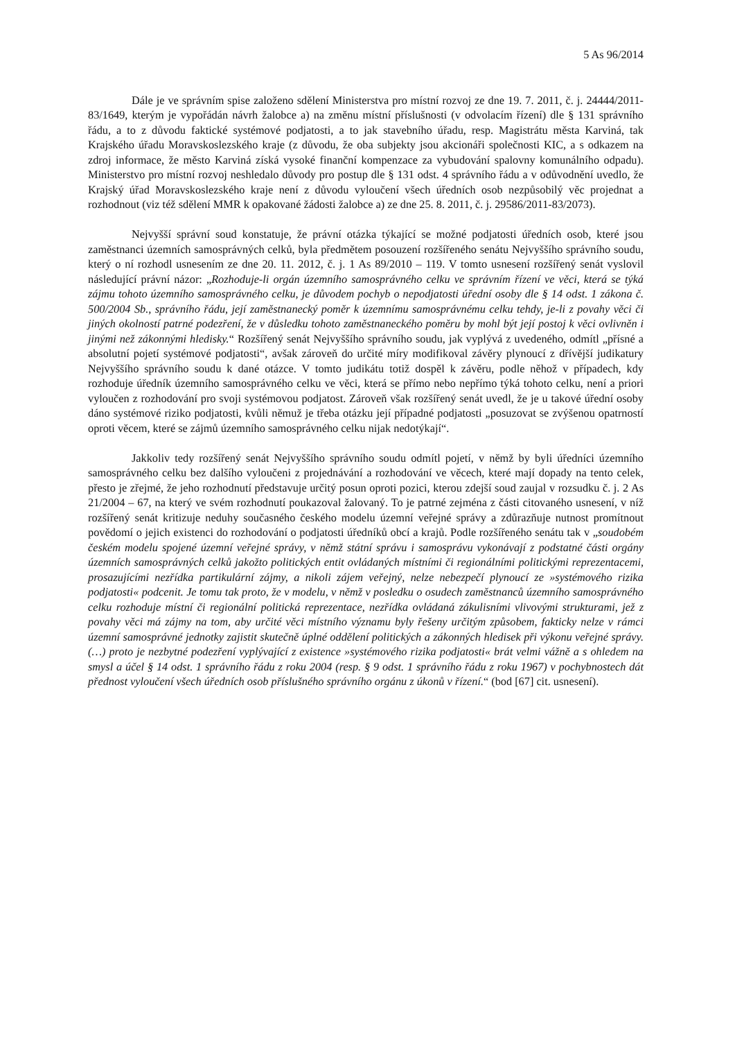5 As 96/2014
Dále je ve správním spise založeno sdělení Ministerstva pro místní rozvoj ze dne 19. 7. 2011, č. j. 24444/2011-83/1649, kterým je vypořádán návrh žalobce a) na změnu místní příslušnosti (v odvolacím řízení) dle § 131 správního řádu, a to z důvodu faktické systémové podjatosti, a to jak stavebního úřadu, resp. Magistrátu města Karviná, tak Krajského úřadu Moravskoslezského kraje (z důvodu, že oba subjekty jsou akcionáři společnosti KIC, a s odkazem na zdroj informace, že město Karviná získá vysoké finanční kompenzace za vybudování spalovny komunálního odpadu). Ministerstvo pro místní rozvoj neshledalo důvody pro postup dle § 131 odst. 4 správního řádu a v odůvodnění uvedlo, že Krajský úřad Moravskoslezského kraje není z důvodu vyloučení všech úředních osob nezpůsobilý věc projednat a rozhodnout (viz též sdělení MMR k opakované žádosti žalobce a) ze dne 25. 8. 2011, č. j. 29586/2011-83/2073).
Nejvyšší správní soud konstatuje, že právní otázka týkající se možné podjatosti úředních osob, které jsou zaměstnanci územních samosprávných celků, byla předmětem posouzení rozšířeného senátu Nejvyššího správního soudu, který o ní rozhodl usnesením ze dne 20. 11. 2012, č. j. 1 As 89/2010 – 119. V tomto usnesení rozšířený senát vyslovil následující právní názor: „Rozhoduje-li orgán územního samosprávného celku ve správním řízení ve věci, která se týká zájmu tohoto územního samosprávného celku, je důvodem pochyb o nepodjatosti úřední osoby dle § 14 odst. 1 zákona č. 500/2004 Sb., správního řádu, její zaměstnanecký poměr k územnímu samosprávnému celku tehdy, je-li z povahy věci či jiných okolností patrné podezření, že v důsledku tohoto zaměstnaneckého poměru by mohl být její postoj k věci ovlivněn i jinými než zákonnými hledisky.“ Rozšířený senát Nejvyššího správního soudu, jak vyplývá z uvedeného, odmítl „přísné a absolutní pojetí systémové podjatosti“, avšak zároveň do určité míry modifikoval závěry plynoucí z dřívější judikatury Nejvyššího správního soudu k dané otázce. V tomto judikátu totiž dospěl k závěru, podle něhož v případech, kdy rozhoduje úředník územního samosprávného celku ve věci, která se přímo nebo nepřímo týká tohoto celku, není a priori vyloučen z rozhodování pro svoji systémovou podjatost. Zároveň však rozšířený senát uvedl, že je u takové úřední osoby dáno systémové riziko podjatosti, kvůli němuž je třeba otázku její případné podjatosti „posuzovat se zvýšenou opatrností oproti věcem, které se zájmů územního samosprávného celku nijak nedotýkají“.
Jakkoliv tedy rozšířený senát Nejvyššího správního soudu odmítl pojetí, v němž by byli úředníci územního samosprávného celku bez dalšího vyloučeni z projednávání a rozhodování ve věcech, které mají dopady na tento celek, přesto je zřejmé, že jeho rozhodnutí představuje určitý posun oproti pozici, kterou zdejší soud zaujal v rozsudku č. j. 2 As 21/2004 – 67, na který ve svém rozhodnutí poukazoval žalovaný. To je patrné zejména z části citovaného usnesení, v níž rozšířený senát kritizuje neduhy současného českého modelu územní veřejné správy a zdůrazňuje nutnost promítnout povědomí o jejich existenci do rozhodování o podjatosti úředníků obcí a krajů. Podle rozšířeného senátu tak v „soudobém českém modelu spojené územní veřejné správy, v němž státní správu i samosprávu vykonávají z podstatné části orgány územních samosprávných celků jakožto politických entit ovládaných místními či regionálními politickými reprezentacemi, prosazujícími nezřídka partikulární zájmy, a nikoli zájem veřejný, nelze nebezpečí plynoucí ze »systémového rizika podjatosti« podcenit. Je tomu tak proto, že v modelu, v němž v posledku o osudech zaměstnanců územního samosprávného celku rozhoduje místní či regionální politická reprezentace, nezřídka ovládaná zákulisními vlivovými strukturami, jež z povahy věci má zájmy na tom, aby určité věci místního významu byly řešeny určitým způsobem, fakticky nelze v rámci územní samosprávné jednotky zajistit skutečně úplné oddělení politických a zákonných hledisek při výkonu veřejné správy. (…) proto je nezbytné podezření vyplývající z existence »systémového rizika podjatosti« brát velmi vážně a s ohledem na smysl a účel § 14 odst. 1 správního řádu z roku 2004 (resp. § 9 odst. 1 správního řádu z roku 1967) v pochybnostech dát přednost vyloučení všech úředních osob příslušného správního orgánu z úkonů v řízení.“ (bod [67] cit. usnesení).